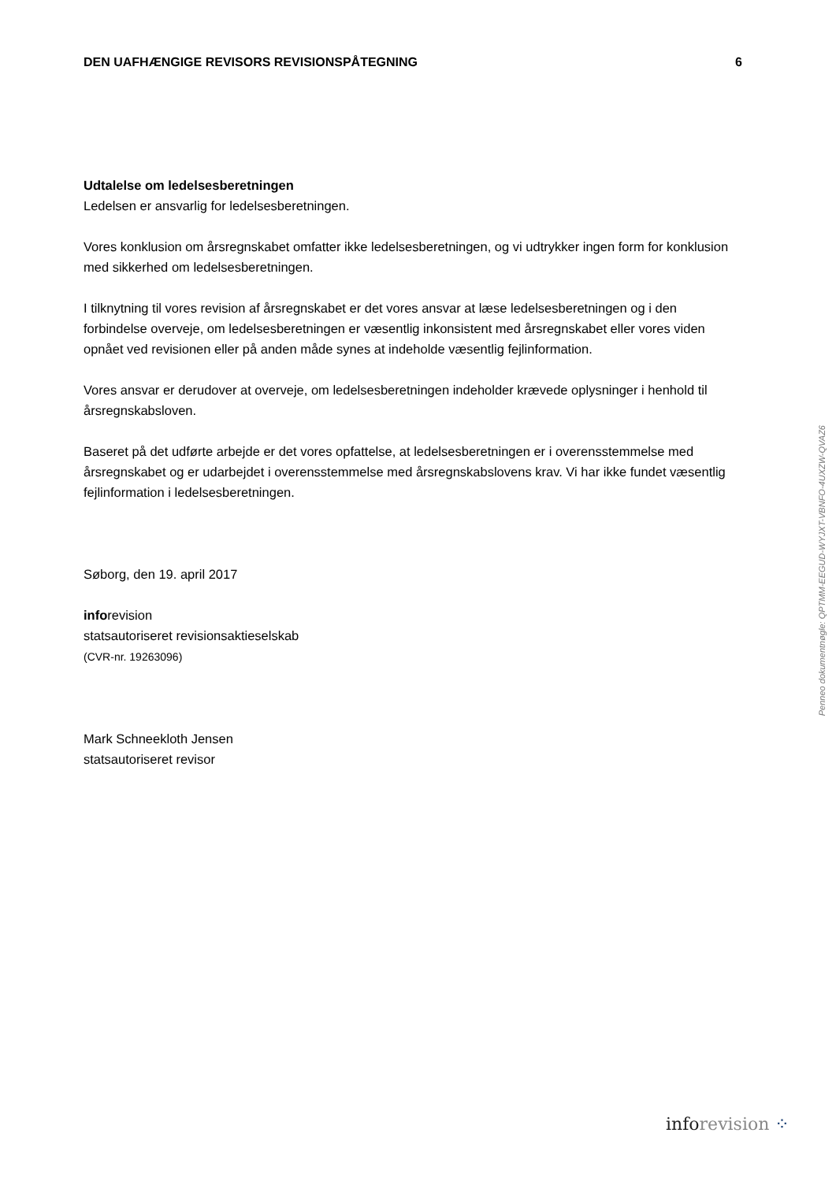DEN UAFHÆNGIGE REVISORS REVISIONSPÅTEGNING 6
Udtalelse om ledelsesberetningen
Ledelsen er ansvarlig for ledelsesberetningen.
Vores konklusion om årsregnskabet omfatter ikke ledelsesberetningen, og vi udtrykker ingen form for konklusion med sikkerhed om ledelsesberetningen.
I tilknytning til vores revision af årsregnskabet er det vores ansvar at læse ledelsesberetningen og i den forbindelse overveje, om ledelsesberetningen er væsentlig inkonsistent med årsregnskabet eller vores viden opnået ved revisionen eller på anden måde synes at indeholde væsentlig fejlinformation.
Vores ansvar er derudover at overveje, om ledelsesberetningen indeholder krævede oplysninger i henhold til årsregnskabsloven.
Baseret på det udførte arbejde er det vores opfattelse, at ledelsesberetningen er i overensstemmelse med årsregnskabet og er udarbejdet i overensstemmelse med årsregnskabslovens krav. Vi har ikke fundet væsentlig fejlinformation i ledelsesberetningen.
Søborg, den 19. april 2017
inforevision
statsautoriseret revisionsaktieselskab
(CVR-nr. 19263096)
Mark Schneekloth Jensen
statsautoriseret revisor
Penneo dokumentnøgle: QPTMM-EEGUD-WYJXT-VBNFO-4UXZW-QVAZ6
info revision ⁘